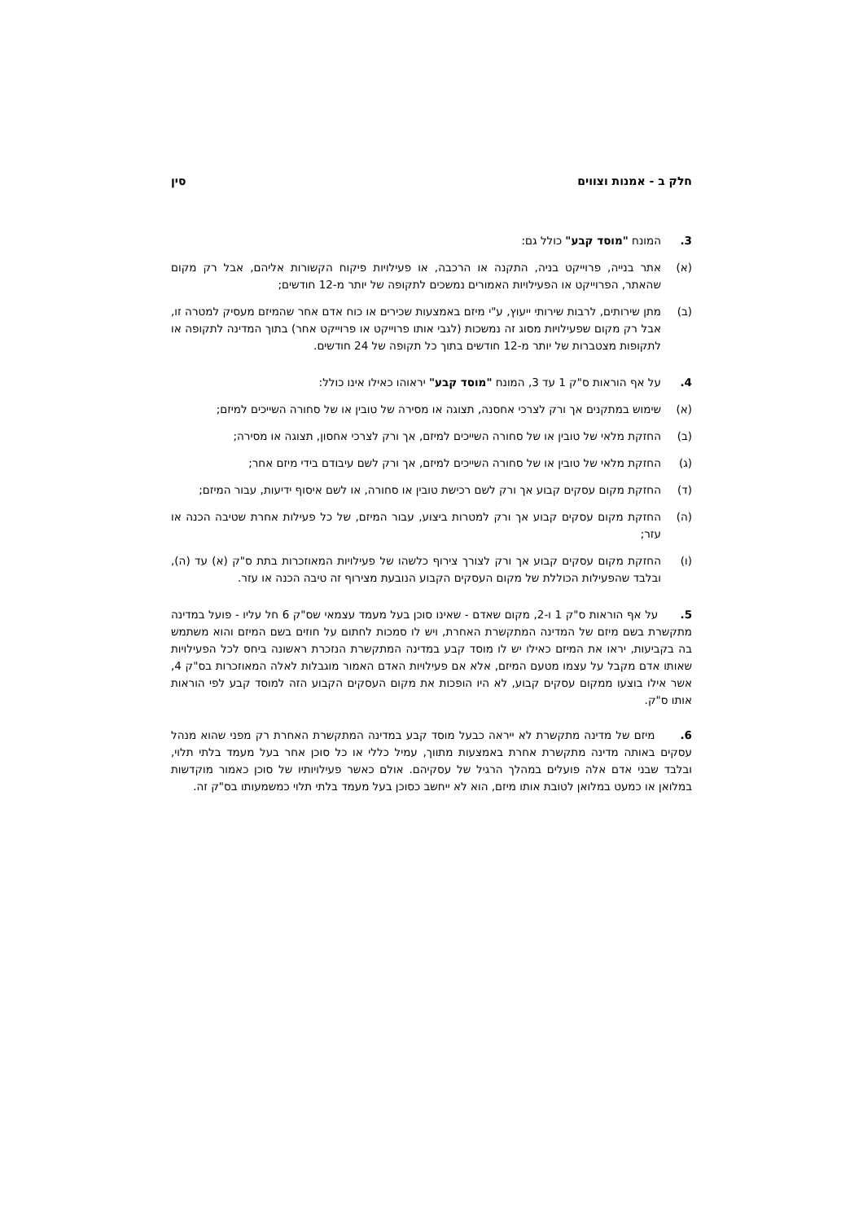חלק ב - אמנות וצווים סין
3. המונח "מוסד קבע" כולל גם:
(א) אתר בנייה, פרוייקט בניה, התקנה או הרכבה, או פעילויות פיקוח הקשורות אליהם, אבל רק מקום שהאתר, הפרוייקט או הפעילויות האמורים נמשכים לתקופה של יותר מ-12 חודשים;
(ב) מתן שירותים, לרבות שירותי ייעוץ, ע"י מיזם באמצעות שכירים או כוח אדם אחר שהמיזם מעסיק למטרה זו, אבל רק מקום שפעילויות מסוג זה נמשכות (לגבי אותו פרוייקט או פרוייקט אחר) בתוך המדינה לתקופה או לתקופות מצטברות של יותר מ-12 חודשים בתוך כל תקופה של 24 חודשים.
4. על אף הוראות ס"ק 1 עד 3, המונח "מוסד קבע" יראוהו כאילו אינו כולל:
(א) שימוש במתקנים אך ורק לצרכי אחסנה, תצוגה או מסירה של טובין או של סחורה השייכים למיזם;
(ב) החזקת מלאי של טובין או של סחורה השייכים למיזם, אך ורק לצרכי אחסון, תצוגה או מסירה;
(ג) החזקת מלאי של טובין או של סחורה השייכים למיזם, אך ורק לשם עיבודם בידי מיזם אחר;
(ד) החזקת מקום עסקים קבוע אך ורק לשם רכישת טובין או סחורה, או לשם איסוף ידיעות, עבור המיזם;
(ה) החזקת מקום עסקים קבוע אך ורק למטרות ביצוע, עבור המיזם, של כל פעילות אחרת שטיבה הכנה או עזר;
(ו) החזקת מקום עסקים קבוע אך ורק לצורך צירוף כלשהו של פעילויות המאוזכרות בתת ס"ק (א) עד (ה), ובלבד שהפעילות הכוללת של מקום העסקים הקבוע הנובעת מצירוף זה טיבה הכנה או עזר.
5. על אף הוראות ס"ק 1 ו-2, מקום שאדם - שאינו סוכן בעל מעמד עצמאי שס"ק 6 חל עליו - פועל במדינה מתקשרת בשם מיזם של המדינה המתקשרת האחרת, ויש לו סמכות לחתום על חוזים בשם המיזם והוא משתמש בה בקביעות, יראו את המיזם כאילו יש לו מוסד קבע במדינה המתקשרת הנזכרת ראשונה ביחס לכל הפעילויות שאותו אדם מקבל על עצמו מטעם המיזם, אלא אם פעילויות האדם האמור מוגבלות לאלה המאוזכרות בס"ק 4, אשר אילו בוצעו ממקום עסקים קבוע, לא היו הופכות את מקום העסקים הקבוע הזה למוסד קבע לפי הוראות אותו ס"ק.
6. מיזם של מדינה מתקשרת לא ייראה כבעל מוסד קבע במדינה המתקשרת האחרת רק מפני שהוא מנהל עסקים באותה מדינה מתקשרת אחרת באמצעות מתווך, עמיל כללי או כל סוכן אחר בעל מעמד בלתי תלוי, ובלבד שבני אדם אלה פועלים במהלך הרגיל של עסקיהם. אולם כאשר פעילויותיו של סוכן כאמור מוקדשות במלואן או כמעט במלואן לטובת אותו מיזם, הוא לא ייחשב כסוכן בעל מעמד בלתי תלוי כמשמעותו בס"ק זה.